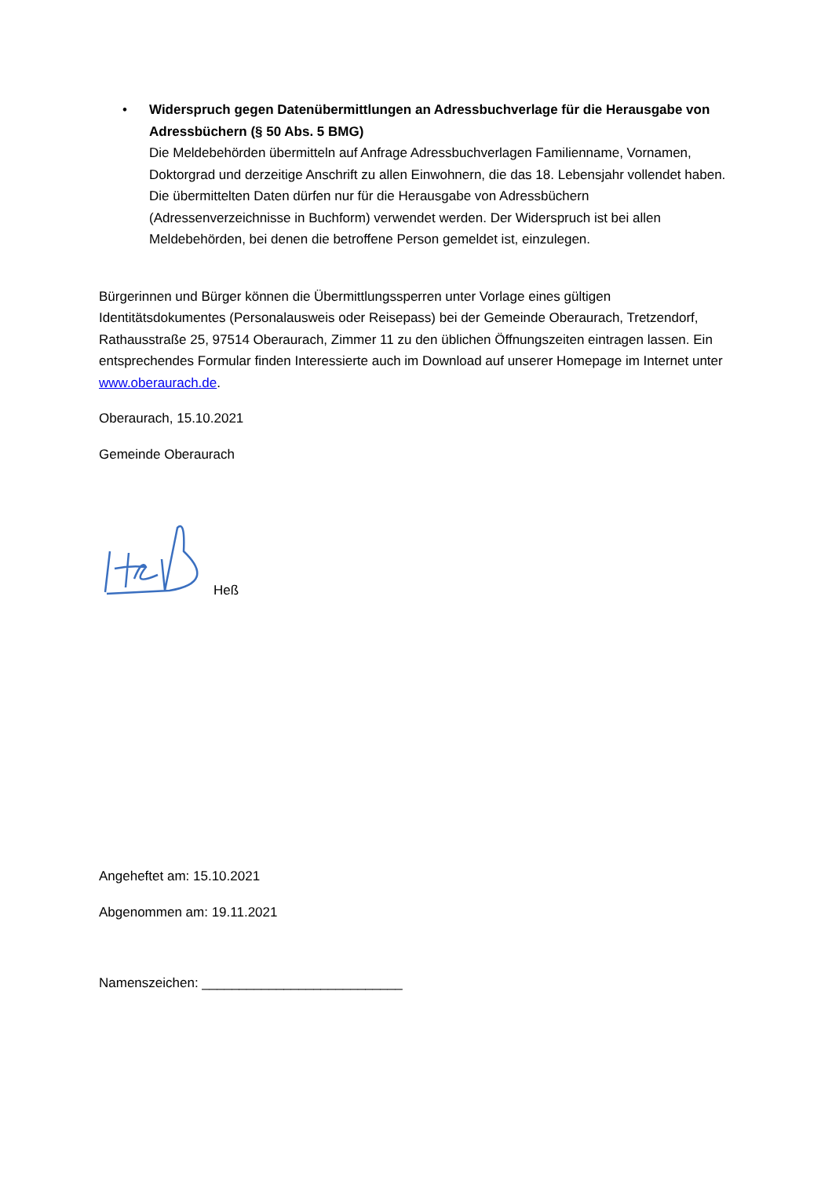• Widerspruch gegen Datenübermittlungen an Adressbuchverlage für die Herausgabe von Adressbüchern (§ 50 Abs. 5 BMG)
Die Meldebehörden übermitteln auf Anfrage Adressbuchverlagen Familienname, Vornamen, Doktorgrad und derzeitige Anschrift zu allen Einwohnern, die das 18. Lebensjahr vollendet haben. Die übermittelten Daten dürfen nur für die Herausgabe von Adressbüchern (Adressenverzeichnisse in Buchform) verwendet werden. Der Widerspruch ist bei allen Meldebehörden, bei denen die betroffene Person gemeldet ist, einzulegen.
Bürgerinnen und Bürger können die Übermittlungssperren unter Vorlage eines gültigen Identitätsdokumentes (Personalausweis oder Reisepass) bei der Gemeinde Oberaurach, Tretzendorf, Rathausstraße 25, 97514 Oberaurach, Zimmer 11 zu den üblichen Öffnungszeiten eintragen lassen. Ein entsprechendes Formular finden Interessierte auch im Download auf unserer Homepage im Internet unter www.oberaurach.de.
Oberaurach, 15.10.2021
Gemeinde Oberaurach
Heß
Angeheftet am: 15.10.2021
Abgenommen am: 19.11.2021
Namenszeichen: ___________________________